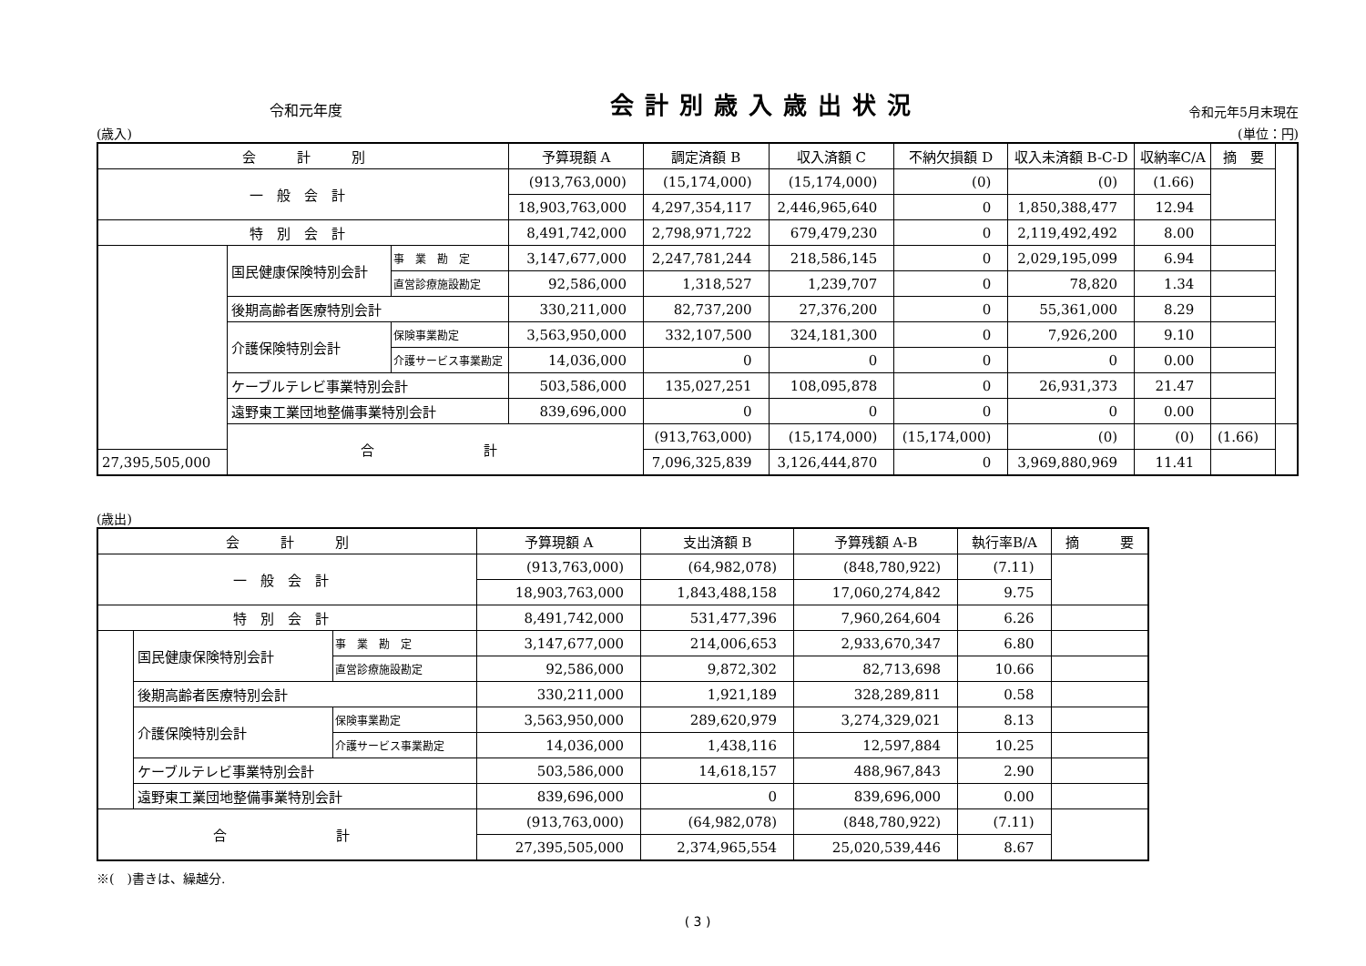令和元年度 会計別歳入歳出状況 令和元年5月末現在
(歳入) (単位：円)
| 会 計 別 | | | 予算現額 A | 調定済額 B | 収入済額 C | 不納欠損額 D | 収入未済額 B-C-D | 収納率C/A | 摘 要 | |
| --- | --- | --- | --- | --- | --- | --- | --- | --- | --- | --- |
| 一 般 会 計 | | | (913,763,000) | (15,174,000) | (15,174,000) | (0) | (0) | (1.66) | | |
| | | | 18,903,763,000 | 4,297,354,117 | 2,446,965,640 | 0 | 1,850,388,477 | 12.94 | | |
| 特 別 会 計 | | | 8,491,742,000 | 2,798,971,722 | 679,479,230 | 0 | 2,119,492,492 | 8.00 | | |
| | 国民健康保険特別会計 | 事 業 勘 定 | 3,147,677,000 | 2,247,781,244 | 218,586,145 | 0 | 2,029,195,099 | 6.94 | | |
| | | 直営診療施設勘定 | 92,586,000 | 1,318,527 | 1,239,707 | 0 | 78,820 | 1.34 | | |
| | 後期高齢者医療特別会計 | | 330,211,000 | 82,737,200 | 27,376,200 | 0 | 55,361,000 | 8.29 | | |
| | 介護保険特別会計 | 保険事業勘定 | 3,563,950,000 | 332,107,500 | 324,181,300 | 0 | 7,926,200 | 9.10 | | |
| | | 介護サービス事業勘定 | 14,036,000 | 0 | 0 | 0 | 0 | 0.00 | | |
| | ケーブルテレビ事業特別会計 | | 503,586,000 | 135,027,251 | 108,095,878 | 0 | 26,931,373 | 21.47 | | |
| | 遠野東工業団地整備事業特別会計 | | 839,696,000 | 0 | 0 | 0 | 0 | 0.00 | | |
| | 合 計 | | | (913,763,000) | (15,174,000) | (15,174,000) | (0) | (0) | (1.66) | |
| 27,395,505,000 | | | | 7,096,325,839 | 3,126,444,870 | 0 | 3,969,880,969 | 11.41 | | |
(歳出)
| 会 計 別 | | | 予算現額 A | 支出済額 B | 予算残額 A-B | 執行率B/A | 摘 要 |
| --- | --- | --- | --- | --- | --- | --- | --- |
| 一 般 会 計 | | | (913,763,000) | (64,982,078) | (848,780,922) | (7.11) | |
| | | | 18,903,763,000 | 1,843,488,158 | 17,060,274,842 | 9.75 | |
| 特 別 会 計 | | | 8,491,742,000 | 531,477,396 | 7,960,264,604 | 6.26 | |
| | 国民健康保険特別会計 | 事 業 勘 定 | 3,147,677,000 | 214,006,653 | 2,933,670,347 | 6.80 | |
| | | 直営診療施設勘定 | 92,586,000 | 9,872,302 | 82,713,698 | 10.66 | |
| | 後期高齢者医療特別会計 | | 330,211,000 | 1,921,189 | 328,289,811 | 0.58 | |
| | 介護保険特別会計 | 保険事業勘定 | 3,563,950,000 | 289,620,979 | 3,274,329,021 | 8.13 | |
| | | 介護サービス事業勘定 | 14,036,000 | 1,438,116 | 12,597,884 | 10.25 | |
| | ケーブルテレビ事業特別会計 | | 503,586,000 | 14,618,157 | 488,967,843 | 2.90 | |
| | 遠野東工業団地整備事業特別会計 | | 839,696,000 | 0 | 839,696,000 | 0.00 | |
| 合 計 | | | (913,763,000) | (64,982,078) | (848,780,922) | (7.11) | |
| | | | 27,395,505,000 | 2,374,965,554 | 25,020,539,446 | 8.67 | |
※(　)書きは、繰越分.
( 3 )